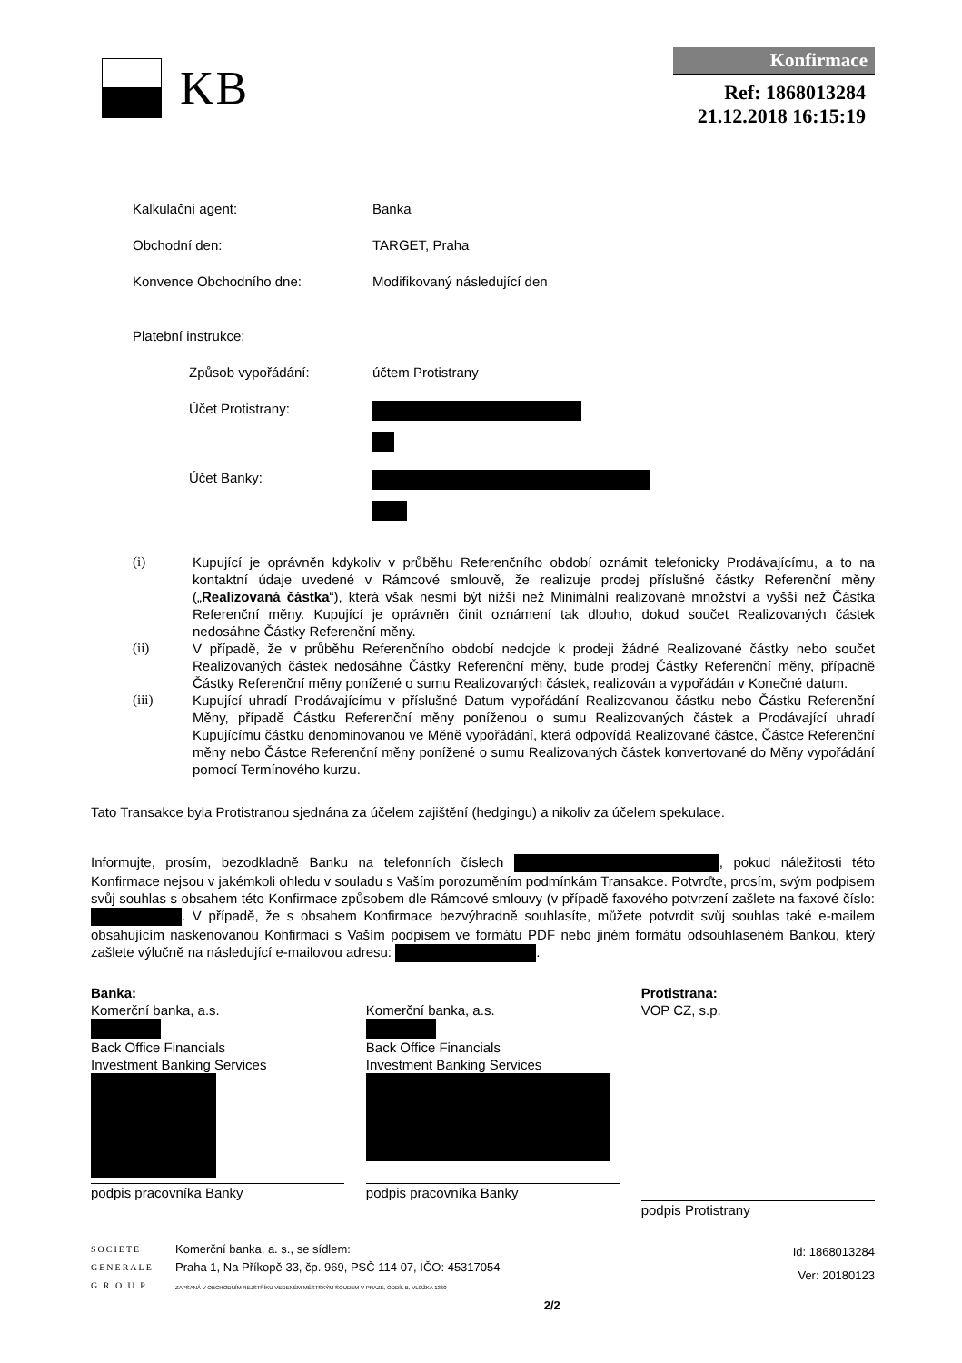KB
Konfirmace
Ref: 1868013284
21.12.2018 16:15:19
| Kalkulační agent: | Banka |
| Obchodní den: | TARGET, Praha |
| Konvence Obchodního dne: | Modifikovaný následující den |
| Platební instrukce: | |
| Způsob vypořádání: | účtem Protistrany |
| Účet Protistrany: | |
| Účet Banky: | |
(i) Kupující je oprávněn kdykoliv v průběhu Referenčního období oznámit telefonicky Prodávajícímu, a to na kontaktní údaje uvedené v Rámcové smlouvě, že realizuje prodej příslušné částky Referenční měny („Realizovaná částka“), která však nesmí být nižší než Minimální realizované množství a vyšší než Částka Referenční měny. Kupující je oprávněn činit oznámení tak dlouho, dokud součet Realizovaných částek nedosáhne Částky Referenční měny.
(ii) V případě, že v průběhu Referenčního období nedojde k prodeji žádné Realizované částky nebo součet Realizovaných částek nedosáhne Částky Referenční měny, bude prodej Částky Referenční měny, případně Částky Referenční měny ponížené o sumu Realizovaných částek, realizován a vypořádán v Konečné datum.
(iii) Kupující uhradí Prodávajícímu v příslušné Datum vypořádání Realizovanou částku nebo Částku Referenční Měny, případě Částku Referenční měny poníženou o sumu Realizovaných částek a Prodávající uhradí Kupujícímu částku denominovanou ve Měně vypořádání, která odpovídá Realizované částce, Částce Referenční měny nebo Částce Referenční měny ponížené o sumu Realizovaných částek konvertované do Měny vypořádání pomocí Termínového kurzu.
Tato Transakce byla Protistranou sjednána za účelem zajištění (hedgingu) a nikoliv za účelem spekulace.
Informujte, prosím, bezodkladně Banku na telefonních číslech , pokud náležitosti této Konfirmace nejsou v jakémkoli ohledu v souladu s Vaším porozuměním podmínkám Transakce. Potvrďte, prosím, svým podpisem svůj souhlas s obsahem této Konfirmace způsobem dle Rámcové smlouvy (v případě faxového potvrzení zašlete na faxové číslo: . V případě, že s obsahem Konfirmace bezvýhradně souhlasíte, můžete potvrdit svůj souhlas také e-mailem obsahujícím naskenovanou Konfirmaci s Vaším podpisem ve formátu PDF nebo jiném formátu odsouhlaseném Bankou, který zašlete výlučně na následující e-mailovou adresu: .
Banka:
Komerční banka, a.s.
Back Office Financials
Investment Banking Services
podpis pracovníka Banky
Komerční banka, a.s.
Back Office Financials
Investment Banking Services
podpis pracovníka Banky
Protistrana:
VOP CZ, s.p.
podpis Protistrany
SOCIETE
GENERALE
G R O U P
Komerční banka, a. s., se sídlem:
Praha 1, Na Příkopě 33, čp. 969, PSČ 114 07, IČO: 45317054
ZAPSANÁ V OBCHODNÍM REJSTŘÍKU VEDENÉM MĚSTSKÝM SOUDEM V PRAZE, ODDÍL B, VLOŽKA 1360
2/2
Id: 1868013284
Ver: 20180123